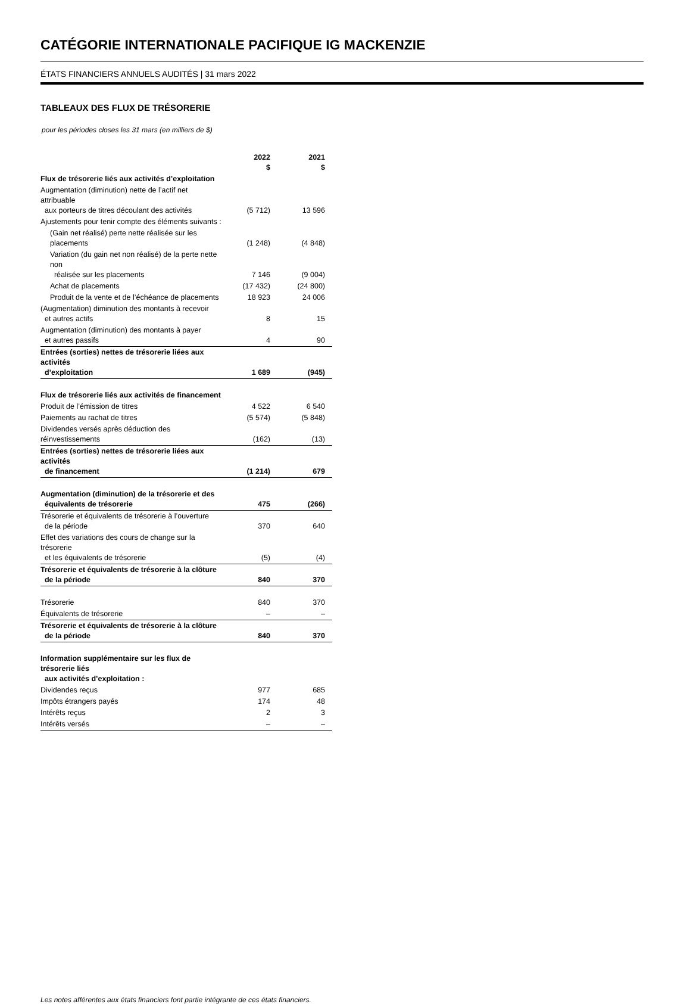CATÉGORIE INTERNATIONALE PACIFIQUE IG MACKENZIE
ÉTATS FINANCIERS ANNUELS AUDITÉS | 31 mars 2022
TABLEAUX DES FLUX DE TRÉSORERIE
pour les périodes closes les 31 mars (en milliers de $)
| | 2022 $ | 2021 $ |
| --- | --- | --- |
| Flux de trésorerie liés aux activités d’exploitation | | |
| Augmentation (diminution) nette de l’actif net attribuable aux porteurs de titres découlant des activités | (5 712) | 13 596 |
| Ajustements pour tenir compte des éléments suivants : | | |
| (Gain net réalisé) perte nette réalisée sur les placements | (1 248) | (4 848) |
| Variation (du gain net non réalisé) de la perte nette non réalisée sur les placements | 7 146 | (9 004) |
| Achat de placements | (17 432) | (24 800) |
| Produit de la vente et de l’échéance de placements | 18 923 | 24 006 |
| (Augmentation) diminution des montants à recevoir et autres actifs | 8 | 15 |
| Augmentation (diminution) des montants à payer et autres passifs | 4 | 90 |
| Entrées (sorties) nettes de trésorerie liées aux activités d’exploitation | 1 689 | (945) |
| Flux de trésorerie liés aux activités de financement | | |
| Produit de l’émission de titres | 4 522 | 6 540 |
| Paiements au rachat de titres | (5 574) | (5 848) |
| Dividendes versés après déduction des réinvestissements | (162) | (13) |
| Entrées (sorties) nettes de trésorerie liées aux activités de financement | (1 214) | 679 |
| Augmentation (diminution) de la trésorerie et des équivalents de trésorerie | 475 | (266) |
| Trésorerie et équivalents de trésorerie à l’ouverture de la période | 370 | 640 |
| Effet des variations des cours de change sur la trésorerie et les équivalents de trésorerie | (5) | (4) |
| Trésorerie et équivalents de trésorerie à la clôture de la période | 840 | 370 |
| Trésorerie | 840 | 370 |
| Équivalents de trésorerie | – | – |
| Trésorerie et équivalents de trésorerie à la clôture de la période | 840 | 370 |
| Information supplémentaire sur les flux de trésorerie liés aux activités d’exploitation : | | |
| Dividendes reçus | 977 | 685 |
| Impôts étrangers payés | 174 | 48 |
| Intérêts reçus | 2 | 3 |
| Intérêts versés | – | – |
Les notes afférentes aux états financiers font partie intégrante de ces états financiers.